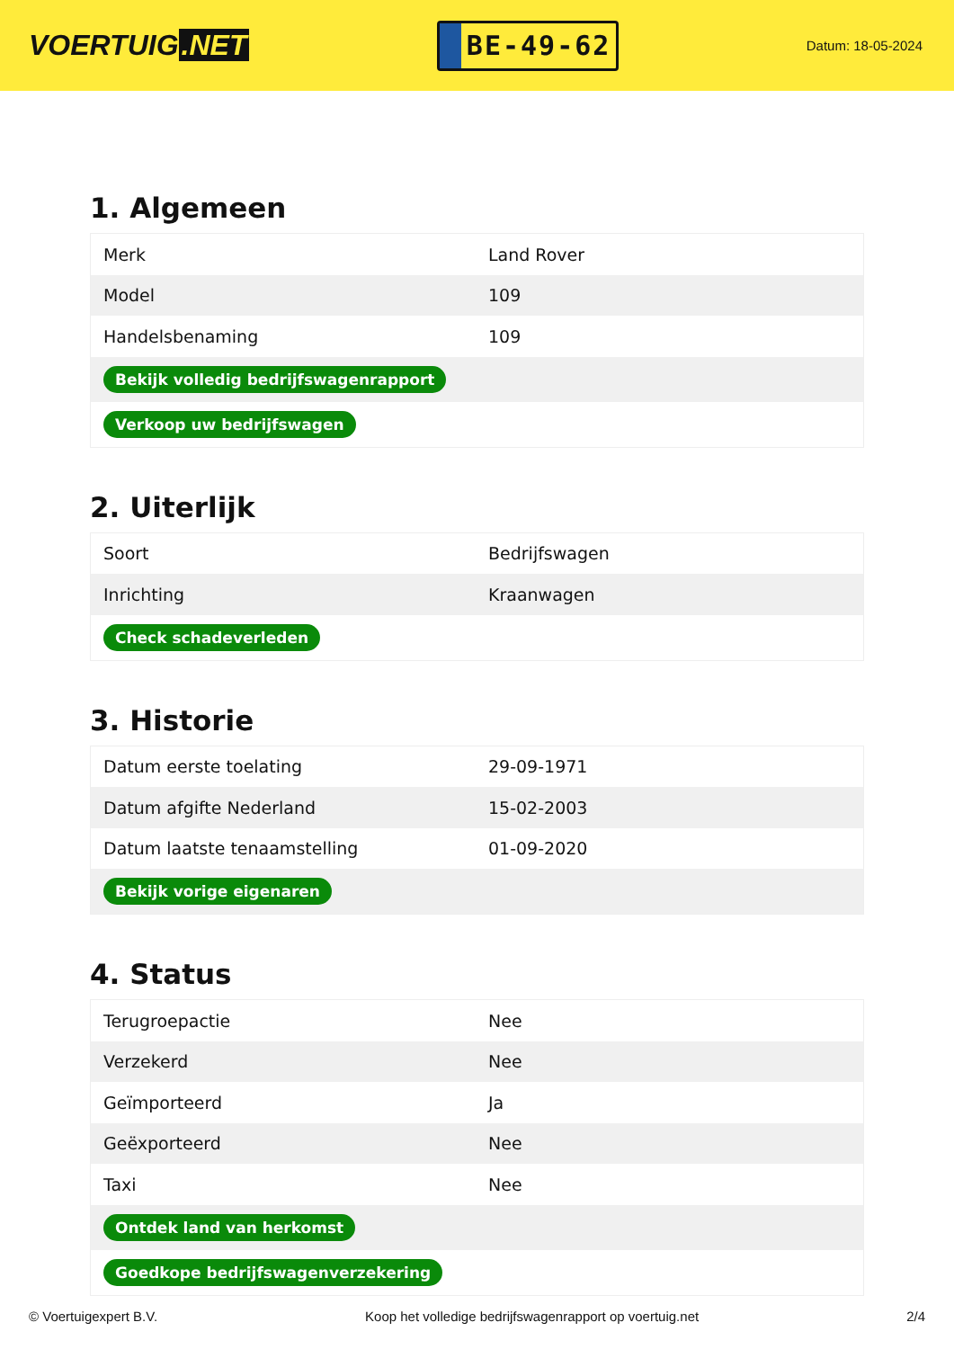VOERTUIG.NET
BE-49-62
Datum: 18-05-2024
1. Algemeen
| Merk | Land Rover |
| Model | 109 |
| Handelsbenaming | 109 |
| Bekijk volledig bedrijfswagenrapport | |
| Verkoop uw bedrijfswagen | |
2. Uiterlijk
| Soort | Bedrijfswagen |
| Inrichting | Kraanwagen |
| Check schadeverleden | |
3. Historie
| Datum eerste toelating | 29-09-1971 |
| Datum afgifte Nederland | 15-02-2003 |
| Datum laatste tenaamstelling | 01-09-2020 |
| Bekijk vorige eigenaren | |
4. Status
| Terugroepactie | Nee |
| Verzekerd | Nee |
| Geïmporteerd | Ja |
| Geëxporteerd | Nee |
| Taxi | Nee |
| Ontdek land van herkomst | |
| Goedkope bedrijfswagenverzekering | |
© Voertuigexpert B.V. Koop het volledige bedrijfswagenrapport op voertuig.net 2/4